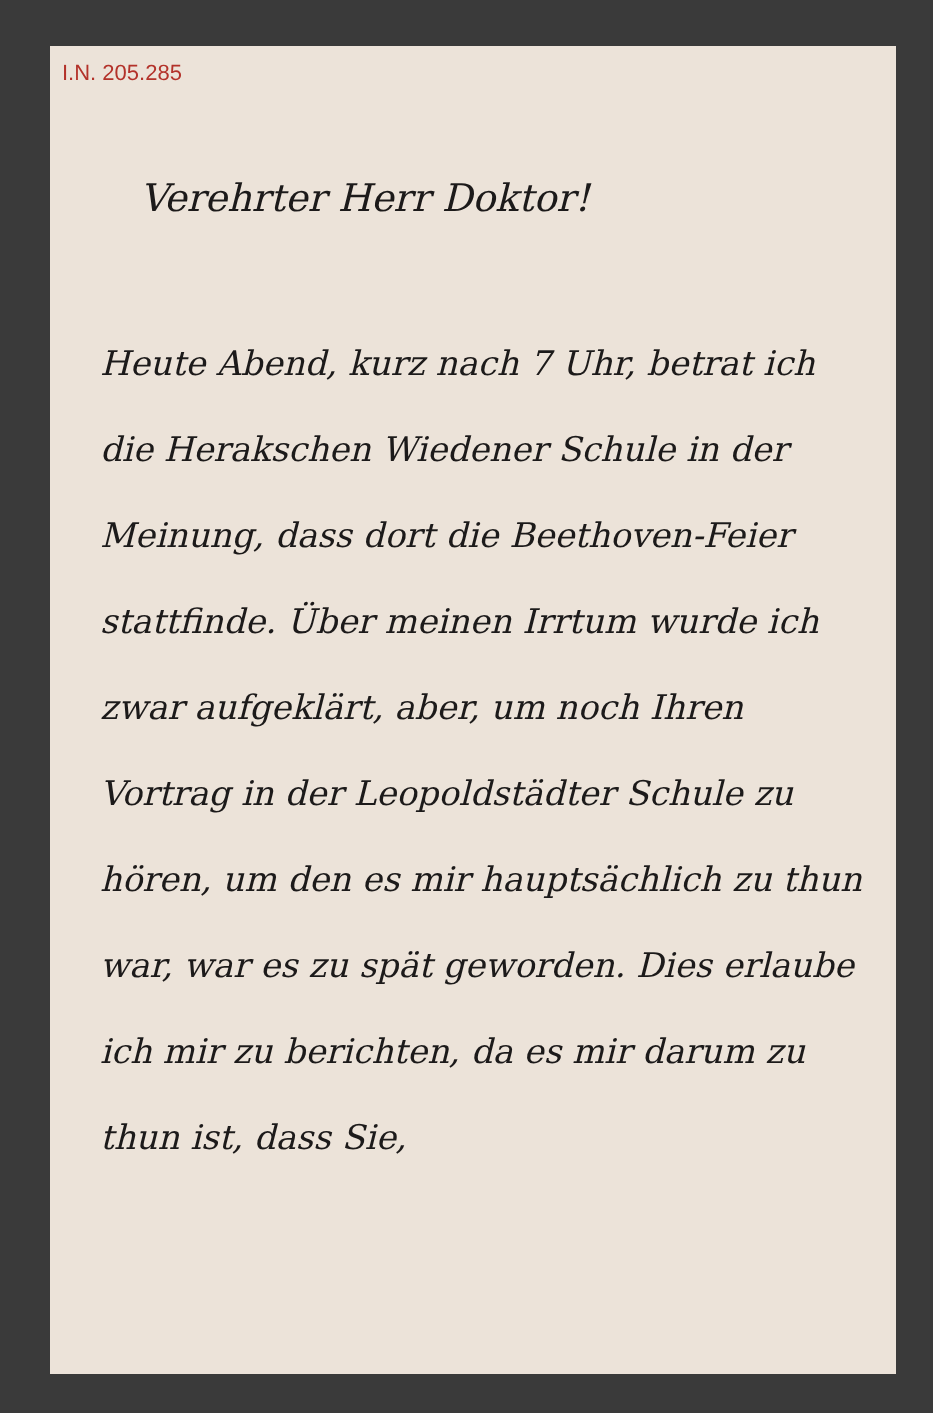I.N. 205.285
Verehrter Herr Doktor!
Heute Abend, kurz nach 7 Uhr, betrat ich die Herakschen Wiedener Schule in der Meinung, dass dort die Beethoven-Feier stattfinde. Über meinen Irrtum wurde ich zwar aufgeklärt, aber, um noch Ihren Vortrag in der Leopoldstädter Schule zu hören, um den es mir hauptsächlich zu thun war, war es zu spät geworden. Dies erlaube ich mir zu berichten, da es mir darum zu thun ist, dass Sie,